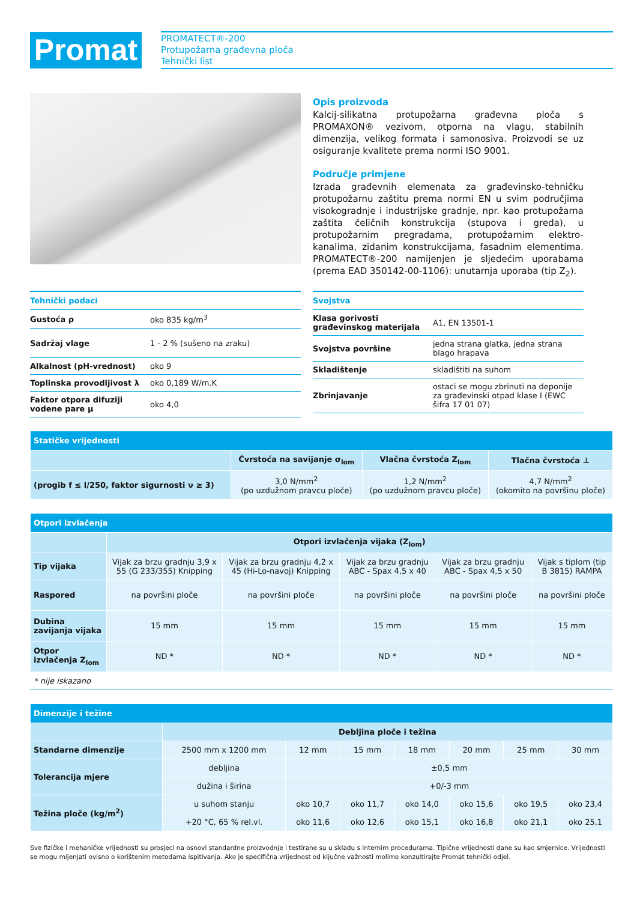Promat
PROMATECT®-200
Protupožarna građevna ploča
Tehnički list
Opis proizvoda
Kalcij-silikatna protupožarna građevna ploča s PROMAXON® vezivom, otporna na vlagu, stabilnih dimenzija, velikog formata i samonosiva. Proizvodi se uz osiguranje kvalitete prema normi ISO 9001.
Područje primjene
Izrada građevnih elemenata za građevinsko-tehničku protupožarnu zaštitu prema normi EN u svim područjima visokogradnje i industrijske gradnje, npr. kao protupožarna zaštita čeličnih konstrukcija (stupova i greda), u protupožarnim pregradama, protupožarnim elektro-kanalima, zidanim konstrukcijama, fasadnim elementima. PROMATECT®-200 namijenjen je sljedećim uporabama (prema EAD 350142-00-1106): unutarnja uporaba (tip Z<sub>2</sub>).
| Tehnički podaci | |
| --- | --- |
| Gustoća ρ | oko 835 kg/m<sup>3</sup> |
| Sadržaj vlage | 1 - 2 % (sušeno na zraku) |
| Alkalnost (pH-vrednost) | oko 9 |
| Toplinska provodljivost λ | oko 0,189 W/m.K |
| Faktor otpora difuziji vodene pare μ | oko 4,0 |
| Svojstva | |
| --- | --- |
| Klasa gorivosti građevinskog materijala | A1, EN 13501-1 |
| Svojstva površine | jedna strana glatka, jedna strana blago hrapava |
| Skladištenje | skladištiti na suhom |
| Zbrinjavanje | ostaci se mogu zbrinuti na deponije za građevinski otpad klase I (EWC šifra 17 01 07) |
| Statičke vrijednosti | | | |
| --- | --- | --- | --- |
| | Čvrstoća na savijanje σ<sub>lom</sub> | Vlačna čvrstoća Z<sub>lom</sub> | Tlačna čvrstoća ⊥ |
| (progib f ≤ l/250, faktor sigurnosti ν ≥ 3) | 3,0 N/mm<sup>2</sup> (po uzdužnom pravcu ploče) | 1,2 N/mm<sup>2</sup> (po uzdužnom pravcu ploče) | 4,7 N/mm<sup>2</sup> (okomito na površinu ploče) |
| Otpori izvlačenja | | | | | |
| --- | --- | --- | --- | --- | --- |
| | Otpori izvlačenja vijaka (Z<sub>lom</sub>) | | | | |
| Tip vijaka | Vijak za brzu gradnju 3,9 x 55 (G 233/355) Knipping | Vijak za brzu gradnju 4,2 x 45 (Hi-Lo-navoj) Knipping | Vijak za brzu gradnju ABC - Spax 4,5 x 40 | Vijak za brzu gradnju ABC - Spax 4,5 x 50 | Vijak s tiplom (tip B 3815) RAMPA |
| Raspored | na površini ploče | na površini ploče | na površini ploče | na površini ploče | na površini ploče |
| Dubina zavijanja vijaka | 15 mm | 15 mm | 15 mm | 15 mm | 15 mm |
| Otpor izvlačenja Z<sub>lom</sub> | ND * | ND * | ND * | ND * | ND * |
| * nije iskazano | | | | | |
| Dimenzije i težine | | | | | | | |
| --- | --- | --- | --- | --- | --- | --- | --- |
| | Debljina ploče i težina | | | | | | |
| Standarne dimenzije | 2500 mm x 1200 mm | 12 mm | 15 mm | 18 mm | 20 mm | 25 mm | 30 mm |
| Tolerancija mjere | debljina | ±0,5 mm | | | | | |
| | dužina i širina | +0/-3 mm | | | | | |
| Težina ploče (kg/m<sup>2</sup>) | u suhom stanju | oko 10,7 | oko 11,7 | oko 14,0 | oko 15,6 | oko 19,5 | oko 23,4 |
| | +20 °C, 65 % rel.vl. | oko 11,6 | oko 12,6 | oko 15,1 | oko 16,8 | oko 21,1 | oko 25,1 |
Sve fizičke i mehaničke vrijednosti su prosjeci na osnovi standardne proizvodnje i testirane su u skladu s internim procedurama. Tipične vrijednosti dane su kao smjernice. Vrijednosti se mogu mijenjati ovisno o korištenim metodama ispitivanja. Ako je specifična vrijednost od ključne važnosti molimo konzultirajte Promat tehnički odjel.